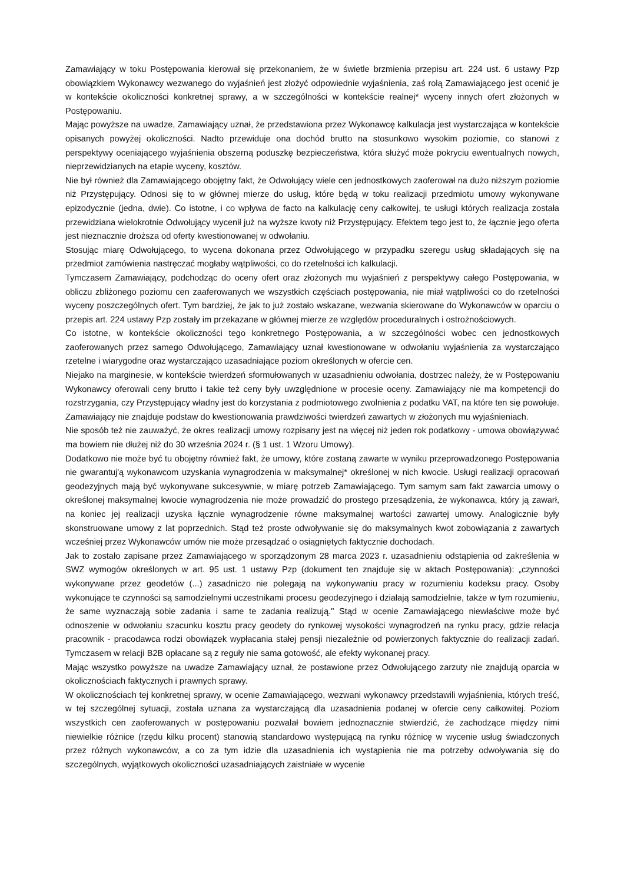Zamawiający w toku Postępowania kierował się przekonaniem, że w świetle brzmienia przepisu art. 224 ust. 6 ustawy Pzp obowiązkiem Wykonawcy wezwanego do wyjaśnień jest złożyć odpowiednie wyjaśnienia, zaś rolą Zamawiającego jest ocenić je w kontekście okoliczności konkretnej sprawy, a w szczególności w kontekście realnej* wyceny innych ofert złożonych w Postępowaniu.
Mając powyższe na uwadze, Zamawiający uznał, że przedstawiona przez Wykonawcę kalkulacja jest wystarczająca w kontekście opisanych powyżej okoliczności. Nadto przewiduje ona dochód brutto na stosunkowo wysokim poziomie, co stanowi z perspektywy oceniającego wyjaśnienia obszerną poduszkę bezpieczeństwa, która służyć może pokryciu ewentualnych nowych, nieprzewidzianych na etapie wyceny, kosztów.
Nie był również dla Zamawiającego obojętny fakt, że Odwołujący wiele cen jednostkowych zaoferował na dużo niższym poziomie niż Przystępujący. Odnosi się to w głównej mierze do usług, które będą w toku realizacji przedmiotu umowy wykonywane epizodycznie (jedna, dwie). Co istotne, i co wpływa de facto na kalkulację ceny całkowitej, te usługi których realizacja została przewidziana wielokrotnie Odwołujący wycenił już na wyższe kwoty niż Przystępujący. Efektem tego jest to, że łącznie jego oferta jest nieznacznie droższa od oferty kwestionowanej w odwołaniu.
Stosując miarę Odwołującego, to wycena dokonana przez Odwołującego w przypadku szeregu usług składających się na przedmiot zamówienia nastręczać mogłaby wątpliwości, co do rzetelności ich kalkulacji.
Tymczasem Zamawiający, podchodząc do oceny ofert oraz złożonych mu wyjaśnień z perspektywy całego Postępowania, w obliczu zbliżonego poziomu cen zaaferowanych we wszystkich częściach postępowania, nie miał wątpliwości co do rzetelności wyceny poszczególnych ofert. Tym bardziej, że jak to już zostało wskazane, wezwania skierowane do Wykonawców w oparciu o przepis art. 224 ustawy Pzp zostały im przekazane w głównej mierze ze względów proceduralnych i ostrożnościowych.
Co istotne, w kontekście okoliczności tego konkretnego Postępowania, a w szczególności wobec cen jednostkowych zaoferowanych przez samego Odwołującego, Zamawiający uznał kwestionowane w odwołaniu wyjaśnienia za wystarczająco rzetelne i wiarygodne oraz wystarczająco uzasadniające poziom określonych w ofercie cen.
Niejako na marginesie, w kontekście twierdzeń sformułowanych w uzasadnieniu odwołania, dostrzec należy, że w Postępowaniu Wykonawcy oferowali ceny brutto i takie też ceny były uwzględnione w procesie oceny. Zamawiający nie ma kompetencji do rozstrzygania, czy Przystępujący władny jest do korzystania z podmiotowego zwolnienia z podatku VAT, na które ten się powołuje. Zamawiający nie znajduje podstaw do kwestionowania prawdziwości twierdzeń zawartych w złożonych mu wyjaśnieniach.
Nie sposób też nie zauważyć, że okres realizacji umowy rozpisany jest na więcej niż jeden rok podatkowy - umowa obowiązywać ma bowiem nie dłużej niż do 30 września 2024 r. (§ 1 ust. 1 Wzoru Umowy).
Dodatkowo nie może być tu obojętny również fakt, że umowy, które zostaną zawarte w wyniku przeprowadzonego Postępowania nie gwarantuj'ą wykonawcom uzyskania wynagrodzenia w maksymalnej* określonej w nich kwocie. Usługi realizacji opracowań geodezyjnych mają być wykonywane sukcesywnie, w miarę potrzeb Zamawiającego. Tym samym sam fakt zawarcia umowy o określonej maksymalnej kwocie wynagrodzenia nie może prowadzić do prostego przesądzenia, że wykonawca, który ją zawarł, na koniec jej realizacji uzyska łącznie wynagrodzenie równe maksymalnej wartości zawartej umowy. Analogicznie były skonstruowane umowy z lat poprzednich. Stąd też proste odwoływanie się do maksymalnych kwot zobowiązania z zawartych wcześniej przez Wykonawców umów nie może przesądzać o osiągniętych faktycznie dochodach.
Jak to zostało zapisane przez Zamawiającego w sporządzonym 28 marca 2023 r. uzasadnieniu odstąpienia od zakreślenia w SWZ wymogów określonych w art. 95 ust. 1 ustawy Pzp (dokument ten znajduje się w aktach Postępowania): „czynności wykonywane przez geodetów (...) zasadniczo nie polegają na wykonywaniu pracy w rozumieniu kodeksu pracy. Osoby wykonujące te czynności są samodzielnymi uczestnikami procesu geodezyjnego i działają samodzielnie, także w tym rozumieniu, że same wyznaczają sobie zadania i same te zadania realizują." Stąd w ocenie Zamawiającego niewłaściwe może być odnoszenie w odwołaniu szacunku kosztu pracy geodety do rynkowej wysokości wynagrodzeń na rynku pracy, gdzie relacja pracownik - pracodawca rodzi obowiązek wypłacania stałej pensji niezależnie od powierzonych faktycznie do realizacji zadań. Tymczasem w relacji B2B opłacane są z reguły nie sama gotowość, ale efekty wykonanej pracy.
Mając wszystko powyższe na uwadze Zamawiający uznał, że postawione przez Odwołującego zarzuty nie znajdują oparcia w okolicznościach faktycznych i prawnych sprawy.
W okolicznościach tej konkretnej sprawy, w ocenie Zamawiającego, wezwani wykonawcy przedstawili wyjaśnienia, których treść, w tej szczególnej sytuacji, została uznana za wystarczającą dla uzasadnienia podanej w ofercie ceny całkowitej. Poziom wszystkich cen zaoferowanych w postępowaniu pozwalał bowiem jednoznacznie stwierdzić, że zachodzące między nimi niewielkie różnice (rzędu kilku procent) stanowią standardowo występującą na rynku różnicę w wycenie usług świadczonych przez różnych wykonawców, a co za tym idzie dla uzasadnienia ich wystąpienia nie ma potrzeby odwoływania się do szczególnych, wyjątkowych okoliczności uzasadniających zaistniałe w wycenie